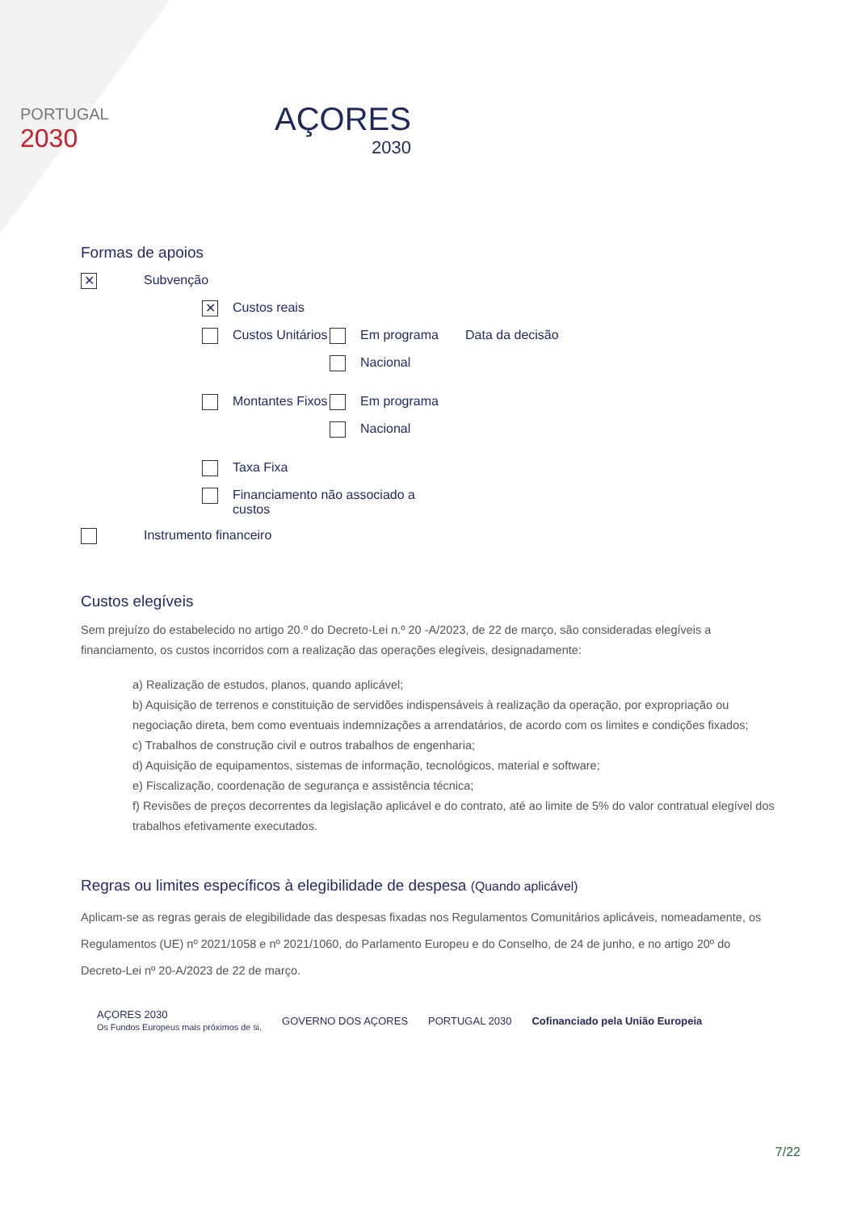PORTUGAL
2030
AÇORES
2030
Formas de apoios
✕ Subvenção
✕ Custos reais
Custos Unitários
Em programa Data da decisão
Nacional
Montantes Fixos
Em programa
Nacional
Taxa Fixa
Financiamento não associado a custos
Instrumento financeiro
Custos elegíveis
Sem prejuízo do estabelecido no artigo 20.º do Decreto-Lei n.º 20 -A/2023, de 22 de março, são consideradas elegíveis a financiamento, os custos incorridos com a realização das operações elegíveis, designadamente:
a) Realização de estudos, planos, quando aplicável;
b) Aquisição de terrenos e constituição de servidões indispensáveis à realização da operação, por expropriação ou negociação direta, bem como eventuais indemnizações a arrendatários, de acordo com os limites e condições fixados;
c) Trabalhos de construção civil e outros trabalhos de engenharia;
d) Aquisição de equipamentos, sistemas de informação, tecnológicos, material e software;
e) Fiscalização, coordenação de segurança e assistência técnica;
f) Revisões de preços decorrentes da legislação aplicável e do contrato, até ao limite de 5% do valor contratual elegível dos trabalhos efetivamente executados.
Regras ou limites específicos à elegibilidade de despesa (Quando aplicável)
Aplicam-se as regras gerais de elegibilidade das despesas fixadas nos Regulamentos Comunitários aplicáveis, nomeadamente, os Regulamentos (UE) nº 2021/1058 e nº 2021/1060, do Parlamento Europeu e do Conselho, de 24 de junho, e no artigo 20º do Decreto-Lei nº 20-A/2023 de 22 de março.
AÇORES 2030
Os Fundos Europeus mais próximos de si.
GOVERNO DOS AÇORES PORTUGAL 2030
Cofinanciado pela União Europeia
7/22